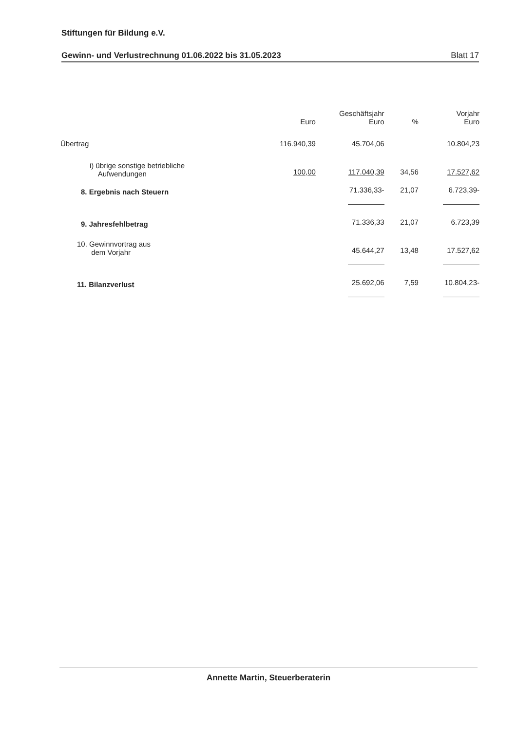Stiftungen für Bildung e.V.
Gewinn- und Verlustrechnung 01.06.2022 bis 31.05.2023 Blatt 17
| | Euro | Geschäftsjahr Euro | % | Vorjahr Euro |
| --- | --- | --- | --- | --- |
| Übertrag | 116.940,39 | 45.704,06 | | 10.804,23 |
| i) übrige sonstige betriebliche Aufwendungen | 100,00 | 117.040,39 | 34,56 | 17.527,62 |
| 8. Ergebnis nach Steuern | | 71.336,33- | 21,07 | 6.723,39- |
| 9. Jahresfehlbetrag | | 71.336,33 | 21,07 | 6.723,39 |
| 10. Gewinnvortrag aus dem Vorjahr | | 45.644,27 | 13,48 | 17.527,62 |
| 11. Bilanzverlust | | 25.692,06 | 7,59 | 10.804,23- |
Annette Martin, Steuerberaterin